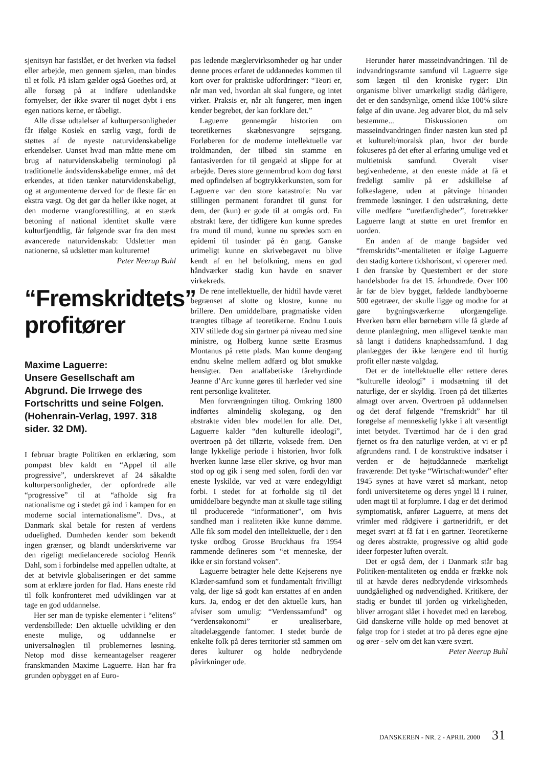sjenitsyn har fastslået, er det hverken via fødsel eller arbejde, men gennem sjælen, man bindes til et folk. På islam gælder også Goethes ord, at alle forsøg på at indføre udenlandske fornyelser, der ikke svarer til noget dybt i ens egen nations kerne, er tåbeligt.
Alle disse udtalelser af kulturpersonligheder får ifølge Kosiek en særlig vægt, fordi de støttes af de nyeste naturvidenskabelige erkendelser. Uanset hvad man måtte mene om brug af naturvidenskabelig terminologi på traditionelle åndsvidenskabelige emner, må det erkendes, at tiden tænker naturvidenskabeligt, og at argumenterne derved for de fleste får en ekstra vægt. Og det gør da heller ikke noget, at den moderne vrangforestilling, at en stærk betoning af national identitet skulle være kulturfjendtlig, får følgende svar fra den mest avancerede naturvidenskab: Udsletter man nationerne, så udsletter man kulturerne!
Peter Neerup Buhl
“Fremskridtets” profitører
Maxime Laguerre:
Unsere Gesellschaft am Abgrund. Die Irrwege des Fortschritts und seine Folgen. (Hohenrain-Verlag, 1997. 318 sider. 32 DM).
I februar bragte Politiken en erklæring, som pompøst blev kaldt en “Appel til alle progressive”, underskrevet af 24 såkaldte kulturpersonligheder, der opfordrede alle “progressive” til at “afholde sig fra nationalisme og i stedet gå ind i kampen for en moderne social internationalisme”. Dvs., at Danmark skal betale for resten af verdens uduelighed. Dumheden kender som bekendt ingen grænser, og blandt underskriverne var den rigeligt medielancerede sociolog Henrik Dahl, som i forbindelse med appellen udtalte, at det at betvivle globaliseringen er det samme som at erklære jorden for flad. Hans eneste råd til folk konfronteret med udviklingen var at tage en god uddannelse.
Her ser man de typiske elementer i “elitens” verdensbillede: Den aktuelle udvikling er den eneste mulige, og uddannelse er universalnøglen til problemernes løsning. Netop mod disse kerneantagelser reagerer franskmanden Maxime Laguerre. Han har fra grunden opbygget en af Euro-
pas ledende mæglervirksomheder og har under denne proces erfaret de uddannedes kommen til kort over for praktiske udfordringer: “Teori er, når man ved, hvordan alt skal fungere, og intet virker. Praksis er, når alt fungerer, men ingen kender begrebet, der kan forklare det.”
Laguerre gennemgår historien om teoretikernes skæbnesvangre sejrsgang. Forløberen for de moderne intellektuelle var troldmanden, der tilbød sin stamme en fantasiverden for til gengæld at slippe for at arbejde. Deres store gennembrud kom dog først med opfindelsen af bogtrykkerkunsten, som for Laguerre var den store katastrofe: Nu var stillingen permanent forandret til gunst for dem, der (kun) er gode til at omgås ord. En abstrakt lære, der tidligere kun kunne spredes fra mund til mund, kunne nu spredes som en epidemi til tusinder på én gang. Ganske urimeligt kunne en skrivebegavet nu blive kendt af en hel befolkning, mens en god håndværker stadig kun havde en snæver virkekreds.
De rene intellektuelle, der hidtil havde været begrænset af slotte og klostre, kunne nu brillere. Den umiddelbare, pragmatiske viden trængtes tilbage af teoretikerne. Endnu Louis XIV stillede dog sin gartner på niveau med sine ministre, og Holberg kunne sætte Erasmus Montanus på rette plads. Man kunne dengang endnu skelne mellem adfærd og blot smukke hensigter. Den analfabetiske fårehyrdinde Jeanne d’Arc kunne gøres til hærleder ved sine rent personlige kvaliteter.
Men forvrængningen tiltog. Omkring 1800 indførtes almindelig skolegang, og den abstrakte viden blev modellen for alle. Det, Laguerre kalder “den kulturelle ideologi”, overtroen på det tillærte, voksede frem. Den lange lykkelige periode i historien, hvor folk hverken kunne læse eller skrive, og hvor man stod op og gik i seng med solen, fordi den var eneste lyskilde, var ved at være endegyldigt forbi. I stedet for at forholde sig til det umiddelbare begyndte man at skulle tage stiling til producerede “informationer”, om hvis sandhed man i realiteten ikke kunne dømme. Alle fik som model den intellektuelle, der i den tyske ordbog Grosse Brockhaus fra 1954 rammende defineres som “et menneske, der ikke er sin forstand voksen”.
Laguerre betragter hele dette Kejserens nye Klæder-samfund som et fundamentalt frivilligt valg, der lige så godt kan erstattes af en anden kurs. Ja, endog er det den aktuelle kurs, han afviser som umulig: “Verdenssamfund” og “verdensøkonomi” er urealiserbare, altødelæggende fantomer. I stedet burde de enkelte folk på deres territorier stå sammen om deres kulturer og holde nedbrydende påvirkninger ude.
Herunder hører masseindvandringen. Til de indvandringsramte samfund vil Laguerre sige som lægen til den kroniske ryger: Din organisme bliver umærkeligt stadig dårligere, det er den sandsynlige, omend ikke 100% sikre følge af din uvane. Jeg advarer blot, du må selv bestemme... Diskussionen om masseindvandringen finder næsten kun sted på et kulturelt/moralsk plan, hvor der burde fokuseres på det efter al erfaring umulige ved et multietnisk samfund. Overalt viser begivenhederne, at den eneste måde at få et fredeligt samliv på er adskillelse af folkeslagene, uden at påtvinge hinanden fremmede løsninger. I den udstrækning, dette ville medføre “uretfærdigheder”, foretrækker Laguerre langt at støtte en uret fremfor en uorden.
En anden af de mange bagsider ved “fremskridts”-mentaliteten er ifølge Laguerre den stadig kortere tidshorisont, vi opererer med. I den franske by Questembert er der store handelsboder fra det 15. århundrede. Over 100 år før de blev bygget, fældede landbyboerne 500 egetræer, der skulle ligge og modne for at gøre bygningsværkerne uforgængelige. Hverken børn eller børnebørn ville få glæde af denne planlægning, men alligevel tænkte man så langt i datidens knaphedssamfund. I dag planlægges der ikke længere end til hurtig profit eller næste valgdag.
Det er de intellektuelle eller rettere deres “kulturelle ideologi” i modsætning til det naturlige, der er skyldig. Troen på det tillærtes almagt over arven. Overtroen på uddannelsen og det deraf følgende “fremskridt” har til forøgelse af menneskelig lykke i alt væsentligt intet betydet. Tværtimod har de i den grad fjernet os fra den naturlige verden, at vi er på afgrundens rand. I de konstruktive indsatser i verden er de højtuddannede mærkeligt fraværende: Det tyske “Wirtschaftwunder” efter 1945 synes at have været så markant, netop fordi universiteterne og deres yngel lå i ruiner, uden magt til at forplumre. I dag er det derimod symptomatisk, anfører Laguerre, at mens det vrimler med rådgivere i gartneridrift, er det meget svært at få fat i en gartner. Teoretikerne og deres abstrakte, progressive og altid gode ideer forpester luften overalt.
Det er også dem, der i Danmark står bag Politiken-mentaliteten og endda er frække nok til at hævde deres nedbrydende virksomheds uundgåelighed og nødvendighed. Kritikere, der stadig er bundet til jorden og virkeligheden, bliver arrogant slået i hovedet med en lærebog. Gid danskerne ville holde op med benovet at følge trop for i stedet at tro på deres egne øjne og ører - selv om det kan være svært.
Peter Neerup Buhl
DANSKEREN - NR. 2 - APRIL 2000 31